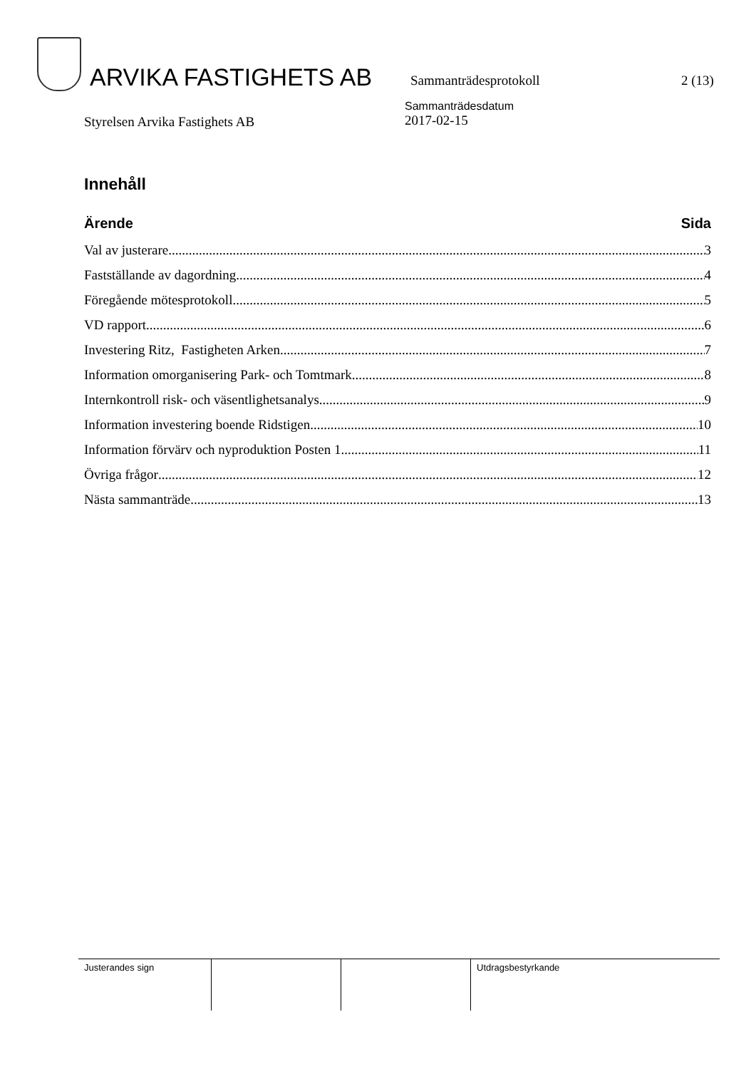ARVIKA FASTIGHETS AB
Sammanträdesprotokoll
2 (13)
Styrelsen Arvika Fastighets AB
Sammanträdesdatum
2017-02-15
Innehåll
Ärende Sida
Val av justerare 3
Fastställande av dagordning 4
Föregående mötesprotokoll 5
VD rapport 6
Investering Ritz, Fastigheten Arken 7
Information omorganisering Park- och Tomtmark 8
Internkontroll risk- och väsentlighetsanalys 9
Information investering boende Ridstigen 10
Information förvärv och nyproduktion Posten 1 11
Övriga frågor 12
Nästa sammanträde 13
| Justerandes sign | | | Utdragsbestyrkande |